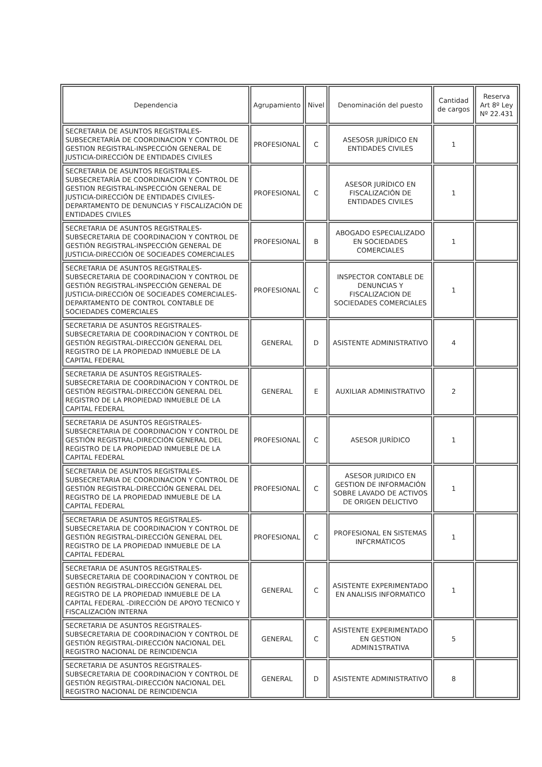| Dependencia | Agrupamiento | Nivel | Denominación del puesto | Cantidad de cargos | Reserva Art 8º Ley Nº 22.431 |
| --- | --- | --- | --- | --- | --- |
| SECRETARIA DE ASUNTOS REGISTRALES-SUBSECRETARÍA DE COORDINACION Y CONTROL DE GESTION REGISTRAL-INSPECCIÓN GENERAL DE JUSTICIA-DIRECCIÓN DE ENTIDADES CIVILES | PROFESIONAL | C | ASESOSR JURÍDICO EN ENTIDADES CIVILES | 1 | |
| SECRETARIA DE ASUNTOS REGISTRALES-SUBSECRETARÍA DE COORDINACION Y CONTROL DE GESTION REGISTRAL-INSPECCIÓN GENERAL DE JUSTICIA-DIRECCIÓN DE ENTIDADES CIVILES-DEPARTAMENTO DE DENUNCIAS Y FISCALIZACIÓN DE ENTIDADES CIVILES | PROFESIONAL | C | ASESOR JURÍDICO EN FISCALIZACIÓN DE ENTIDADES CIVILES | 1 | |
| SECRETARIA DE ASUNTOS REGISTRALES-SUBSECRETARIA DE COORDINACION Y CONTROL DE GESTIÓN REGISTRAL-INSPECCIÓN GENERAL DE JUSTICIA-DIRECCIÓN OE SOCIEADES COMERCIALES | PROFESIONAL | B | ABOGADO ESPECIALIZADO EN SOCIEDADES COMERCIALES | 1 | |
| SECRETARIA DE ASUNTOS REGISTRALES-SUBSECRETARIA DE COORDINACION Y CONTROL DE GESTIÓN REGISTRAL-INSPECCIÓN GENERAL DE JUSTICIA-DIRECCIÓN OE SOCIEADES COMERCIALES-DEPARTAMENTO DE CONTROL CONTABLE DE SOCIEDADES COMERCIALES | PROFESIONAL | C | INSPECTOR CONTABLE DE DENUNCIAS Y FISCALIZACION DE SOCIEDADES COMERCIALES | 1 | |
| SECRETARIA DE ASUNTOS REGISTRALES-SUBSECRETARIA DE COORDINACION Y CONTROL DE GESTIÓN REGISTRAL-DIRECCIÓN GENERAL DEL REGISTRO DE LA PROPIEDAD INMUEBLE DE LA CAPITAL FEDERAL | GENERAL | D | ASISTENTE ADMINISTRATIVO | 4 | |
| SECRETARIA DE ASUNTOS REGISTRALES-SUBSECRETARIA DE COORDINACION Y CONTROL DE GESTIÓN REGISTRAL-DIRECCIÓN GENERAL DEL REGISTRO DE LA PROPIEDAD INMUEBLE DE LA CAPITAL FEDERAL | GENERAL | E | AUXILIAR ADMINISTRATIVO | 2 | |
| SECRETARIA DE ASUNTOS REGISTRALES-SUBSECRETARIA DE COORDINACION Y CONTROL DE GESTIÓN REGISTRAL-DIRECCIÓN GENERAL DEL REGISTRO DE LA PROPIEDAD INMUEBLE DE LA CAPITAL FEDERAL | PROFESIONAL | C | ASESOR JURÍDICO | 1 | |
| SECRETARIA DE ASUNTOS REGISTRALES-SUBSECRETARIA DE COORDINACION Y CONTROL DE GESTIÓN REGISTRAL-DIRECCIÓN GENERAL DEL REGISTRO DE LA PROPIEDAD INMUEBLE DE LA CAPITAL FEDERAL | PROFESIONAL | C | ASESOR JURIDICO EN GESTION DE INFORMACIÓN SOBRE LAVADO DE ACTIVOS DE ORIGEN DELICTIVO | 1 | |
| SECRETARIA DE ASUNTOS REGISTRALES-SUBSECRETARIA DE COORDINACION Y CONTROL DE GESTIÓN REGISTRAL-DIRECCIÓN GENERAL DEL REGISTRO DE LA PROPIEDAD INMUEBLE DE LA CAPITAL FEDERAL | PROFESIONAL | C | PROFESIONAL EN SISTEMAS INFCRMÁTICOS | 1 | |
| SECRETARIA DE ASUNTOS REGISTRALES-SUBSECRETARIA DE COORDINACION Y CONTROL DE GESTIÓN REGISTRAL-DIRECCIÓN GENERAL DEL REGISTRO DE LA PROPIEDAD INMUEBLE DE LA CAPITAL FEDERAL -DIRECCIÓN DE APOYO TECNICO Y FISCALIZACIÓN INTERNA | GENERAL | C | ASISTENTE EXPERIMENTADO EN ANALISIS INFORMATICO | 1 | |
| SECRETARIA DE ASUNTOS REGISTRALES-SUBSECRETARIA DE COORDINACION Y CONTROL DE GESTIÓN REGISTRAL-DIRECCIÓN NACIONAL DEL REGISTRO NACIONAL DE REINCIDENCIA | GENERAL | C | ASISTENTE EXPERIMENTADO EN GESTION ADMIN1STRATIVA | 5 | |
| SECRETARIA DE ASUNTOS REGISTRALES-SUBSECRETARIA DE COORDINACION Y CONTROL DE GESTIÓN REGISTRAL-DIRECCIÓN NACIONAL DEL REGISTRO NACIONAL DE REINCIDENCIA | GENERAL | D | ASISTENTE ADMINISTRATIVO | 8 | |